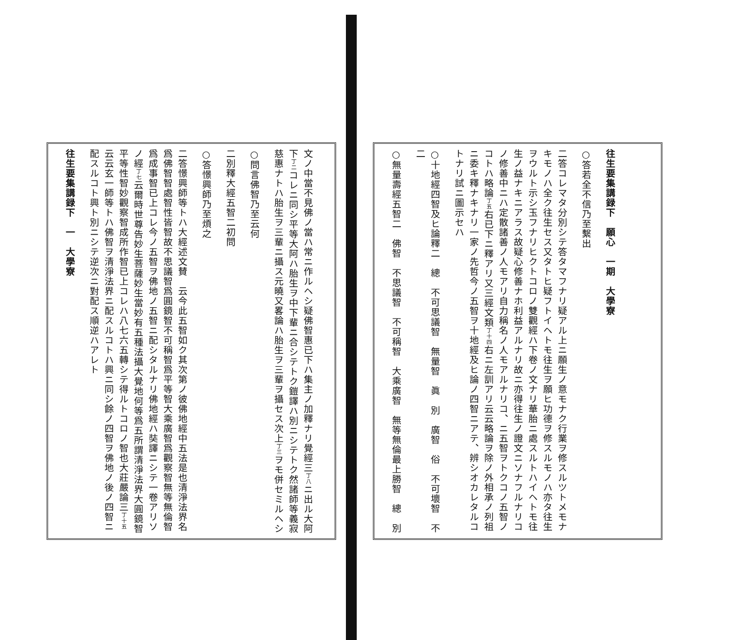往生要集講録下　願心　一期　大學寮
○答若全不信乃至繫出
二答コレマタ分別シテ答タマフナリ疑アル上ニ願生ノ意モナク行業ヲ修スルツトメモナキモノハ全ク往生セス又タトヒ疑フトイヘトモ往生ヲ願ヒ功德ヲ修スルモノハ亦タ往生ヲウルト示シ玉フナリヒクトコロノ雙觀經ハ下卷ノ文ナリ華胎ニ處スルトハイヘトモ往生ノ益ナキニアラス故疑心修善ナホ利益アルナリ故ニ亦得往生ノ證文ニソナフルナリコノ修善中ニハ定散諸善ノ人モアリ自力稱名ノ人モアルナリコ、ニ五智ヲトクコノ五智ノコトハ略論丁五右已下ニ釋アリ又三經文類丁十四右ニ左訓アリ云云略論ヲ除ノ外相承ノ列祖ニ委キ釋ナキナリ一家ノ先哲今ノ五智ヲ十地經及ヒ論ノ四智ニアテ、辨シオカレタルコトナリ試ニ圖示セハ
○十地經四智及ヒ論釋二　總　不可思議智　無量智　眞　別　廣智　俗　不可壞智　不二
○無量壽經五智二　佛智　不思議智　不可稱智　大乘廣智　無等無倫最上勝智　總　別
文ノ中當不見佛ノ當ハ常ニ作ルヘシ疑佛智惠已下ハ集主ノ加釋ナリ覺經三丁八ニ出ル大阿下丁二コレニ同シ平等大阿ハ胎生ヲ中下輩ニ合シテトク鎧譯ハ別ニシテトク然諸師等義寂慈惠ナトハ胎生ヲ三輩ニ攝ス元曉又畧論ハ胎生ヲ三輩ヲ攝セス次上丁三ヲモ併セミルヘシ
○問言佛智乃至云何
二別釋大經五智二初問
○答憬興師乃至煩之
二答憬興師等トハ大經述文賛　云今此五智如ク其次第ノ彼佛地經中五法是也清淨法界名爲佛智智處智性皆智故不思議智爲圓鏡智不可稱智爲平等智大乘廣智爲觀察智無等無倫智爲成事智已上コレ今ノ五智ヲ佛地ノ五智ニ配シタルナリ佛地經ハ奘譯ニシテ一卷アリソノ經丁七云爾時世尊告妙生菩薩妙生當妙有五種法攝大覺地何等爲五所謂清淨法界大圓鏡智平等性智妙觀察智成所作智已上コレハ八七六五轉シテ得ルトコロノ智也大莊嚴論三丁十五云云玄一師等トハ佛智ヲ清淨法界ニ配スルコトハ興ニ同シ餘ノ四智ヲ佛地ノ後ノ四智ニ配スルコト興ト別ニシテ逆次ニ對配ス順逆ハアレト
往生要集講録下　一　大學寮